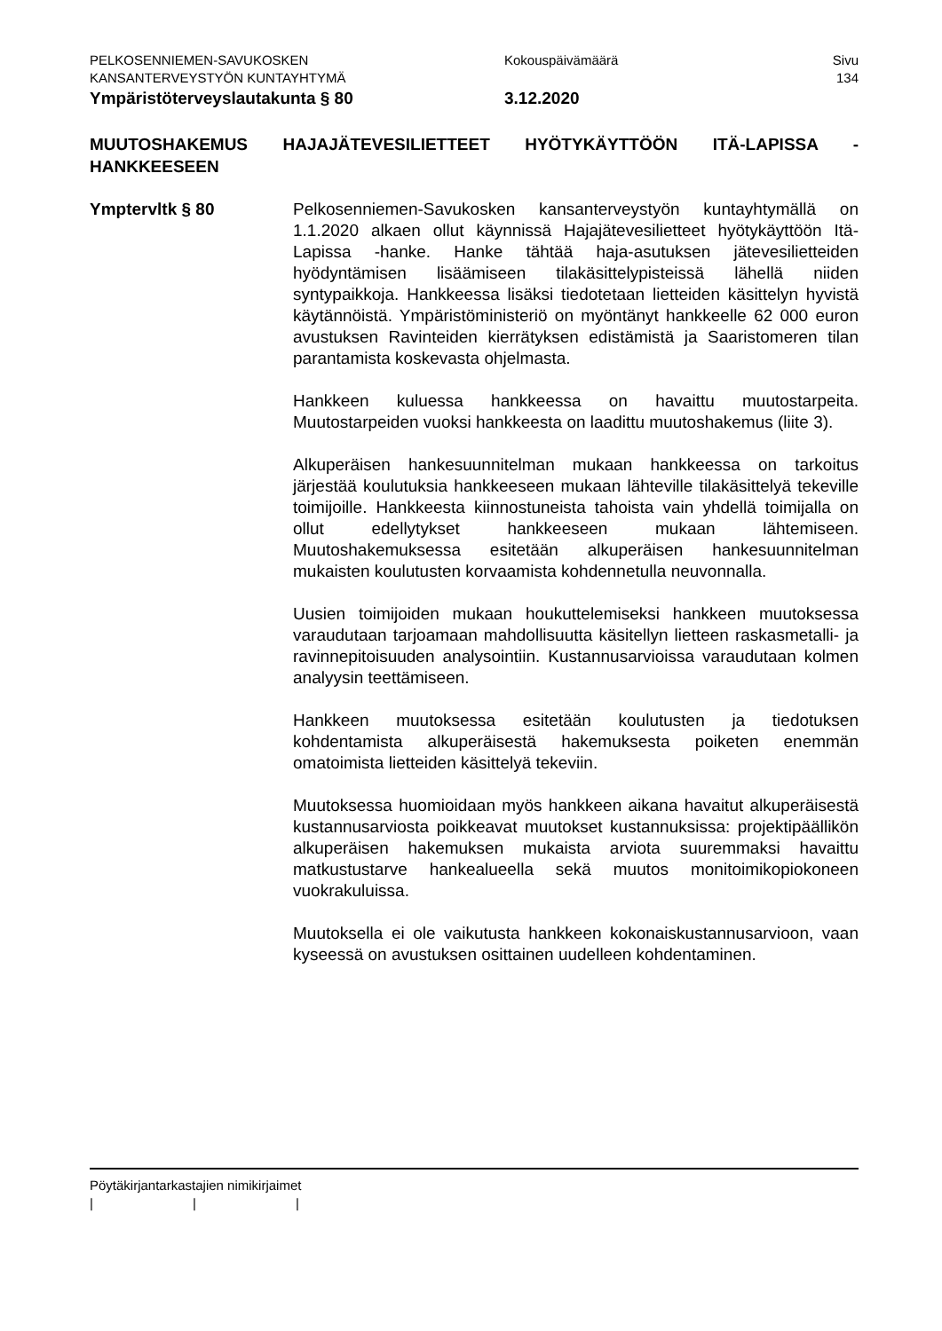PELKOSENNIEMEN-SAVUKOSKEN
KANSANTERVEYSTYÖN KUNTAYHTYMÄ
Kokouspäivämäärä Sivu
134
Ympäristöterveyslautakunta § 80 3.12.2020
MUUTOSHAKEMUS HAJAJÄTEVESILIETTEET HYÖTYKÄYTTÖÖN ITÄ-LAPISSA - HANKKEESEEN
Ymptervltk § 80 Pelkosenniemen-Savukosken kansanterveystyön kuntayhtymällä on 1.1.2020 alkaen ollut käynnissä Hajajätevesilietteet hyötykäyttöön Itä-Lapissa -hanke. Hanke tähtää haja-asutuksen jätevesilietteiden hyödyntämisen lisäämiseen tilakäsittelypisteissä lähellä niiden syntypaikkoja. Hankkeessa lisäksi tiedotetaan lietteiden käsittelyn hyvistä käytännöistä. Ympäristöministeriö on myöntänyt hankkeelle 62 000 euron avustuksen Ravinteiden kierrätyksen edistämistä ja Saaristomeren tilan parantamista koskevasta ohjelmasta.
Hankkeen kuluessa hankkeessa on havaittu muutostarpeita. Muutostarpeiden vuoksi hankkeesta on laadittu muutoshakemus (liite 3).
Alkuperäisen hankesuunnitelman mukaan hankkeessa on tarkoitus järjestää koulutuksia hankkeeseen mukaan lähteville tilakäsittelyä tekeville toimijoille. Hankkeesta kiinnostuneista tahoista vain yhdellä toimijalla on ollut edellytykset hankkeeseen mukaan lähtemiseen. Muutoshakemuksessa esitetään alkuperäisen hankesuunnitelman mukaisten koulutusten korvaamista kohdennetulla neuvonnalla.
Uusien toimijoiden mukaan houkuttelemiseksi hankkeen muutoksessa varaudutaan tarjoamaan mahdollisuutta käsitellyn lietteen raskasmetalli- ja ravinnepitoisuuden analysointiin. Kustannusarvioissa varaudutaan kolmen analyysin teettämiseen.
Hankkeen muutoksessa esitetään koulutusten ja tiedotuksen kohdentamista alkuperäisestä hakemuksesta poiketen enemmän omatoimista lietteiden käsittelyä tekeviin.
Muutoksessa huomioidaan myös hankkeen aikana havaitut alkuperäisestä kustannusarviosta poikkeavat muutokset kustannuksissa: projektipäällikön alkuperäisen hakemuksen mukaista arviota suuremmaksi havaittu matkustustarve hankealueella sekä muutos monitoimikopiokoneen vuokrakuluissa.
Muutoksella ei ole vaikutusta hankkeen kokonaiskustannusarvioon, vaan kyseessä on avustuksen osittainen uudelleen kohdentaminen.
Pöytäkirjantarkastajien nimikirjaimet
| | |